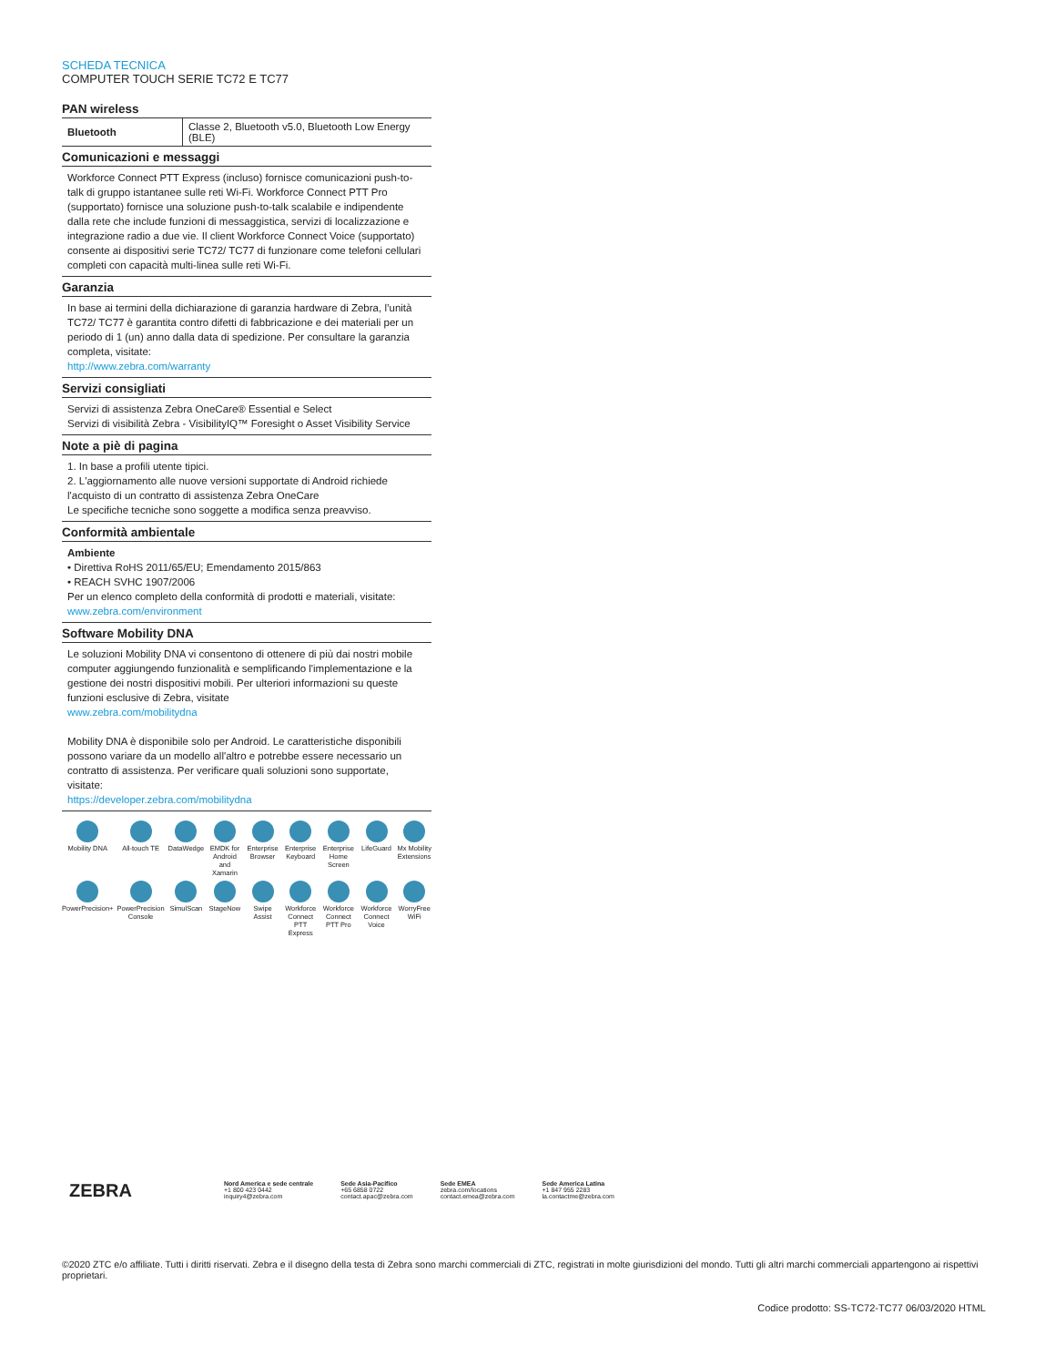SCHEDA TECNICA
COMPUTER TOUCH SERIE TC72 E TC77
PAN wireless
| Bluetooth | Classe 2, Bluetooth v5.0, Bluetooth Low Energy (BLE) |
Comunicazioni e messaggi
Workforce Connect PTT Express (incluso) fornisce comunicazioni push-to-talk di gruppo istantanee sulle reti Wi-Fi. Workforce Connect PTT Pro (supportato) fornisce una soluzione push-to-talk scalabile e indipendente dalla rete che include funzioni di messaggistica, servizi di localizzazione e integrazione radio a due vie. Il client Workforce Connect Voice (supportato) consente ai dispositivi serie TC72/ TC77 di funzionare come telefoni cellulari completi con capacità multi-linea sulle reti Wi-Fi.
Garanzia
In base ai termini della dichiarazione di garanzia hardware di Zebra, l’unità TC72/ TC77 è garantita contro difetti di fabbricazione e dei materiali per un periodo di 1 (un) anno dalla data di spedizione. Per consultare la garanzia completa, visitate:
http://www.zebra.com/warranty
Servizi consigliati
Servizi di assistenza Zebra OneCare® Essential e Select
Servizi di visibilità Zebra - VisibilityIQ™ Foresight o Asset Visibility Service
Note a piè di pagina
1. In base a profili utente tipici.
2. L'aggiornamento alle nuove versioni supportate di Android richiede l'acquisto di un contratto di assistenza Zebra OneCare
Le specifiche tecniche sono soggette a modifica senza preavviso.
Conformità ambientale
Ambiente
• Direttiva RoHS 2011/65/EU; Emendamento 2015/863
• REACH SVHC 1907/2006
Per un elenco completo della conformità di prodotti e materiali, visitate:
www.zebra.com/environment
Software Mobility DNA
Le soluzioni Mobility DNA vi consentono di ottenere di più dai nostri mobile computer aggiungendo funzionalità e semplificando l'implementazione e la gestione dei nostri dispositivi mobili. Per ulteriori informazioni su queste funzioni esclusive di Zebra, visitate
www.zebra.com/mobilitydna
Mobility DNA è disponibile solo per Android. Le caratteristiche disponibili possono variare da un modello all'altro e potrebbe essere necessario un contratto di assistenza. Per verificare quali soluzioni sono supportate, visitate:
https://developer.zebra.com/mobilitydna
Mobility DNA
All-touch TE
DataWedge
EMDK for Android and Xamarin
Enterprise Browser
Enterprise Keyboard
Enterprise Home Screen
LifeGuard
Mx Mobility Extensions
PowerPrecision+
PowerPrecision Console
SimulScan
StageNow
Swipe Assist
Workforce Connect PTT Express
Workforce Connect PTT Pro
Workforce Connect Voice
WorryFree WiFi
ZEBRA
Nord America e sede centrale
+1 800 423 0442
inquiry4@zebra.com
Sede Asia-Pacifico
+65 6858 0722
contact.apac@zebra.com
Sede EMEA
zebra.com/locations
contact.emea@zebra.com
Sede America Latina
+1 847 955 2283
la.contactme@zebra.com
©2020 ZTC e/o affiliate. Tutti i diritti riservati. Zebra e il disegno della testa di Zebra sono marchi commerciali di ZTC, registrati in molte giurisdizioni del mondo. Tutti gli altri marchi commerciali appartengono ai rispettivi proprietari.
Codice prodotto: SS-TC72-TC77 06/03/2020 HTML